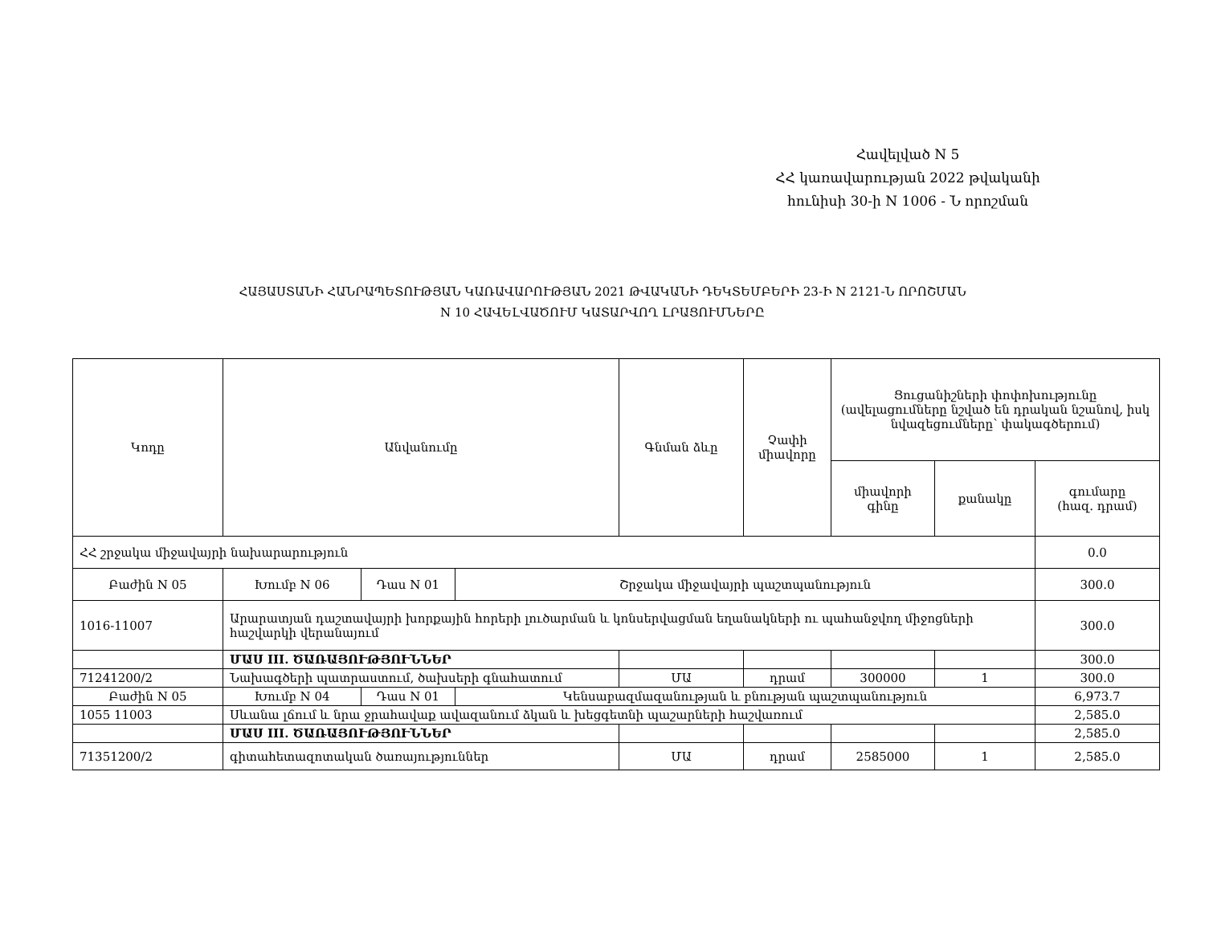Հավելված N 5
ՀՀ կառավարության 2022 թվականի
հունիսի 30-ի N 1006 - Ն որոշման
ՀԱՅԱՍՏԱՆԻ ՀԱՆՐԱՊԵՏՈՒԹՅԱՆ ԿԱՌԱՎԱՐՈՒԹՅԱՆ 2021 ԹՎԱԿԱՆԻ ԴԵԿՏԵՄԲԵՐԻ 23-Ի N 2121-Ն ՈՐՈՇՄԱՆ
N 10 ՀԱՎԵԼՎԱԾՈՒՄ ԿԱՏԱՐՎՈՂ ԼՐԱՑՈՒՄՆԵՐԸ
| Կոդը | Անվանումը | | | Գնման ձևը | Չափի միավորը | Ցուցանիշների փոփոխությունը (ավելացումները նշված են դրական նշանով, իսկ նվազեցումները՝ փակագծերում) | | |
| --- | --- | --- | --- | --- | --- | --- | --- | --- |
| | | | | | | միավորի գինը | քանակը | գումարը (հազ. դրամ) |
| ՀՀ շրջակա միջավայրի նախարարություն | | | | | | | | 0.0 |
| Բաժին N 05 | Խումբ N 06 | Դաս N 01 | Շրջակա միջավայրի պաշտպանություն | | | | | 300.0 |
| 1016-11007 | Արարատյան դաշտավայրի խորքային հորերի լուծարման և կոնսերվացման եղանակների ու պահանջվող միջոցների հաշվարկի վերանայում | | | | | | | 300.0 |
| | ՄԱՍ III. ԾԱՌԱՅՈՒԹՅՈՒՆՆԵՐ | | | | | | | 300.0 |
| 71241200/2 | Նախագծերի պատրաստում, ծախսերի գնահատում | | | ՄԱ | դրամ | 300000 | 1 | 300.0 |
| Բաժին N 05 | Խումբ N 04 | Դաս N 01 | Կենսաբազմազանության և բնության պաշտպանություն | | | | | 6,973.7 |
| 1055 11003 | Սևանա լճում և նրա ջրահավաք ավազանում ձկան և խեցգետնի պաշարների հաշվառում | | | | | | | 2,585.0 |
| | ՄԱՍ III. ԾԱՌԱՅՈՒԹՅՈՒՆՆԵՐ | | | | | | | 2,585.0 |
| 71351200/2 | գիտահետազոտական ծառայություններ | | | ՄԱ | դրամ | 2585000 | 1 | 2,585.0 |